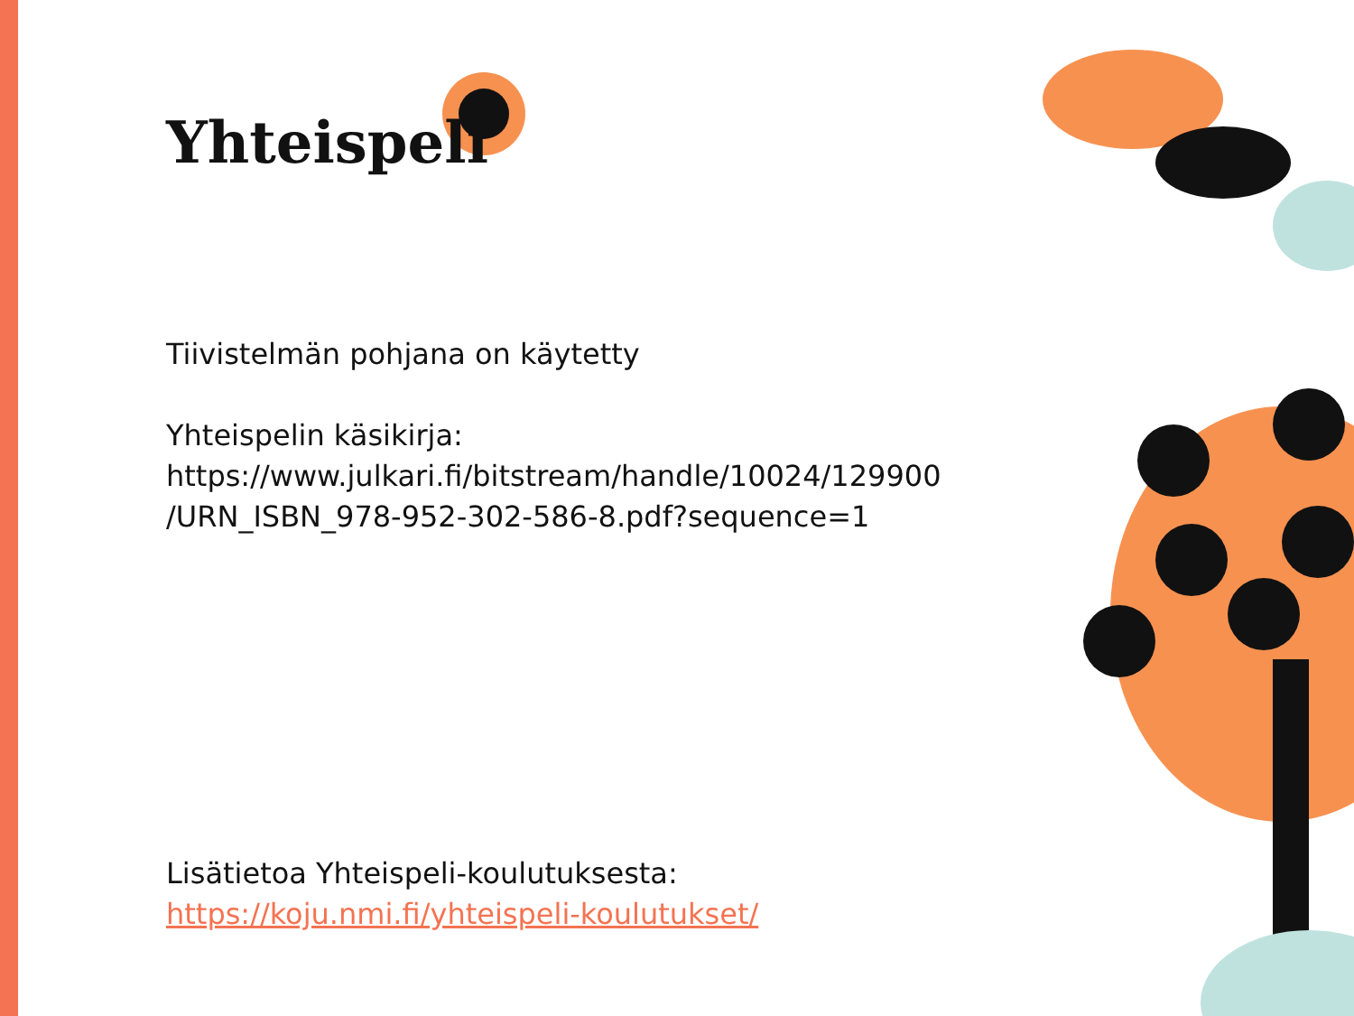Yhteispeli
Tiivistelmän pohjana on käytetty
Yhteispelin käsikirja:
https://www.julkari.fi/bitstream/handle/10024/129900
/URN_ISBN_978-952-302-586-8.pdf?sequence=1
Lisätietoa Yhteispeli-koulutuksesta:
https://koju.nmi.fi/yhteispeli-koulutukset/